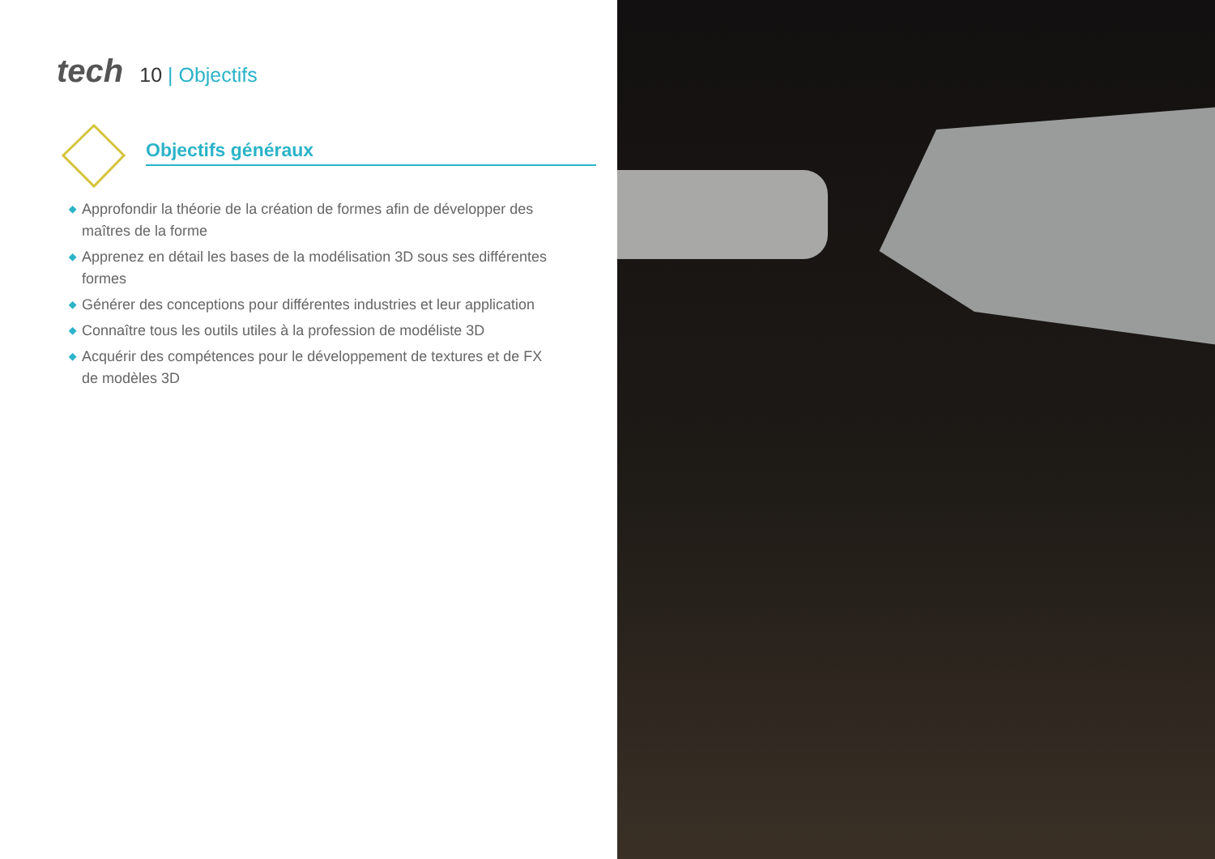tech 10 | Objectifs
Objectifs généraux
◆ Approfondir la théorie de la création de formes afin de développer des maîtres de la forme
◆ Apprenez en détail les bases de la modélisation 3D sous ses différentes formes
◆ Générer des conceptions pour différentes industries et leur application
◆ Connaître tous les outils utiles à la profession de modéliste 3D
◆ Acquérir des compétences pour le développement de textures et de FX de modèles 3D